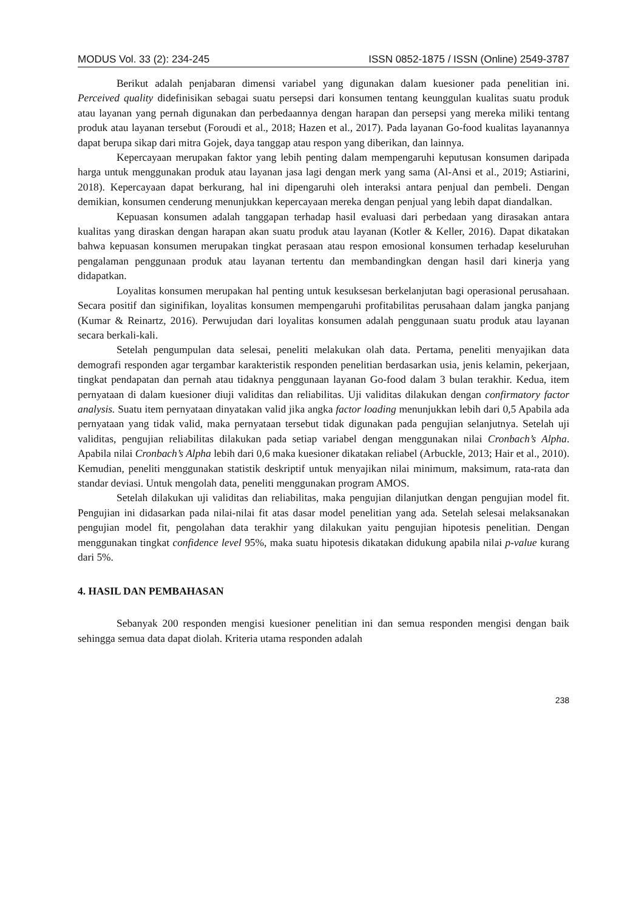MODUS Vol. 33 (2): 234-245 ISSN 0852-1875 / ISSN (Online) 2549-3787
Berikut adalah penjabaran dimensi variabel yang digunakan dalam kuesioner pada penelitian ini. Perceived quality didefinisikan sebagai suatu persepsi dari konsumen tentang keunggulan kualitas suatu produk atau layanan yang pernah digunakan dan perbedaannya dengan harapan dan persepsi yang mereka miliki tentang produk atau layanan tersebut (Foroudi et al., 2018; Hazen et al., 2017). Pada layanan Go-food kualitas layanannya dapat berupa sikap dari mitra Gojek, daya tanggap atau respon yang diberikan, dan lainnya.
Kepercayaan merupakan faktor yang lebih penting dalam mempengaruhi keputusan konsumen daripada harga untuk menggunakan produk atau layanan jasa lagi dengan merk yang sama (Al-Ansi et al., 2019; Astiarini, 2018). Kepercayaan dapat berkurang, hal ini dipengaruhi oleh interaksi antara penjual dan pembeli. Dengan demikian, konsumen cenderung menunjukkan kepercayaan mereka dengan penjual yang lebih dapat diandalkan.
Kepuasan konsumen adalah tanggapan terhadap hasil evaluasi dari perbedaan yang dirasakan antara kualitas yang diraskan dengan harapan akan suatu produk atau layanan (Kotler & Keller, 2016). Dapat dikatakan bahwa kepuasan konsumen merupakan tingkat perasaan atau respon emosional konsumen terhadap keseluruhan pengalaman penggunaan produk atau layanan tertentu dan membandingkan dengan hasil dari kinerja yang didapatkan.
Loyalitas konsumen merupakan hal penting untuk kesuksesan berkelanjutan bagi operasional perusahaan. Secara positif dan siginifikan, loyalitas konsumen mempengaruhi profitabilitas perusahaan dalam jangka panjang (Kumar & Reinartz, 2016). Perwujudan dari loyalitas konsumen adalah penggunaan suatu produk atau layanan secara berkali-kali.
Setelah pengumpulan data selesai, peneliti melakukan olah data. Pertama, peneliti menyajikan data demografi responden agar tergambar karakteristik responden penelitian berdasarkan usia, jenis kelamin, pekerjaan, tingkat pendapatan dan pernah atau tidaknya penggunaan layanan Go-food dalam 3 bulan terakhir. Kedua, item pernyataan di dalam kuesioner diuji validitas dan reliabilitas. Uji validitas dilakukan dengan confirmatory factor analysis. Suatu item pernyataan dinyatakan valid jika angka factor loading menunjukkan lebih dari 0,5 Apabila ada pernyataan yang tidak valid, maka pernyataan tersebut tidak digunakan pada pengujian selanjutnya. Setelah uji validitas, pengujian reliabilitas dilakukan pada setiap variabel dengan menggunakan nilai Cronbach’s Alpha. Apabila nilai Cronbach’s Alpha lebih dari 0,6 maka kuesioner dikatakan reliabel (Arbuckle, 2013; Hair et al., 2010). Kemudian, peneliti menggunakan statistik deskriptif untuk menyajikan nilai minimum, maksimum, rata-rata dan standar deviasi. Untuk mengolah data, peneliti menggunakan program AMOS.
Setelah dilakukan uji validitas dan reliabilitas, maka pengujian dilanjutkan dengan pengujian model fit. Pengujian ini didasarkan pada nilai-nilai fit atas dasar model penelitian yang ada. Setelah selesai melaksanakan pengujian model fit, pengolahan data terakhir yang dilakukan yaitu pengujian hipotesis penelitian. Dengan menggunakan tingkat confidence level 95%, maka suatu hipotesis dikatakan didukung apabila nilai p-value kurang dari 5%.
4. HASIL DAN PEMBAHASAN
Sebanyak 200 responden mengisi kuesioner penelitian ini dan semua responden mengisi dengan baik sehingga semua data dapat diolah. Kriteria utama responden adalah
238